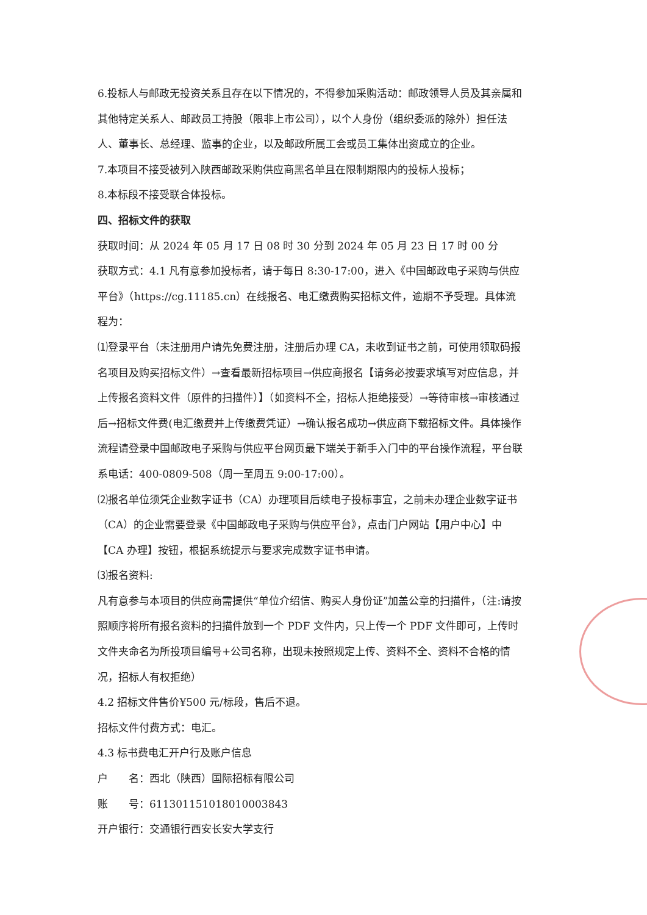6.投标人与邮政无投资关系且存在以下情况的，不得参加采购活动：邮政领导人员及其亲属和其他特定关系人、邮政员工持股（限非上市公司），以个人身份（组织委派的除外）担任法人、董事长、总经理、监事的企业，以及邮政所属工会或员工集体出资成立的企业。
7.本项目不接受被列入陕西邮政采购供应商黑名单且在限制期限内的投标人投标；
8.本标段不接受联合体投标。
四、招标文件的获取
获取时间：从 2024 年 05 月 17 日 08 时 30 分到 2024 年 05 月 23 日 17 时 00 分
获取方式：4.1 凡有意参加投标者，请于每日 8:30-17:00，进入《中国邮政电子采购与供应平台》（https://cg.11185.cn）在线报名、电汇缴费购买招标文件，逾期不予受理。具体流程为：
⑴登录平台（未注册用户请先免费注册，注册后办理 CA，未收到证书之前，可使用领取码报名项目及购买招标文件）→查看最新招标项目→供应商报名【请务必按要求填写对应信息，并上传报名资料文件（原件的扫描件）】（如资料不全，招标人拒绝接受）→等待审核→审核通过后→招标文件费(电汇缴费并上传缴费凭证）→确认报名成功→供应商下载招标文件。具体操作流程请登录中国邮政电子采购与供应平台网页最下端关于新手入门中的平台操作流程，平台联系电话：400-0809-508（周一至周五 9:00-17:00）。
⑵报名单位须凭企业数字证书（CA）办理项目后续电子投标事宜，之前未办理企业数字证书（CA）的企业需要登录《中国邮政电子采购与供应平台》，点击门户网站【用户中心】中【CA 办理】按钮，根据系统提示与要求完成数字证书申请。
⑶报名资料:
凡有意参与本项目的供应商需提供“单位介绍信、购买人身份证”加盖公章的扫描件，（注:请按照顺序将所有报名资料的扫描件放到一个 PDF 文件内，只上传一个 PDF 文件即可，上传时文件夹命名为所投项目编号+公司名称，出现未按照规定上传、资料不全、资料不合格的情况，招标人有权拒绝）
4.2 招标文件售价¥500 元/标段，售后不退。
招标文件付费方式：电汇。
4.3 标书费电汇开户行及账户信息
户　　名：西北（陕西）国际招标有限公司
账　　号：611301151018010003843
开户银行：交通银行西安长安大学支行